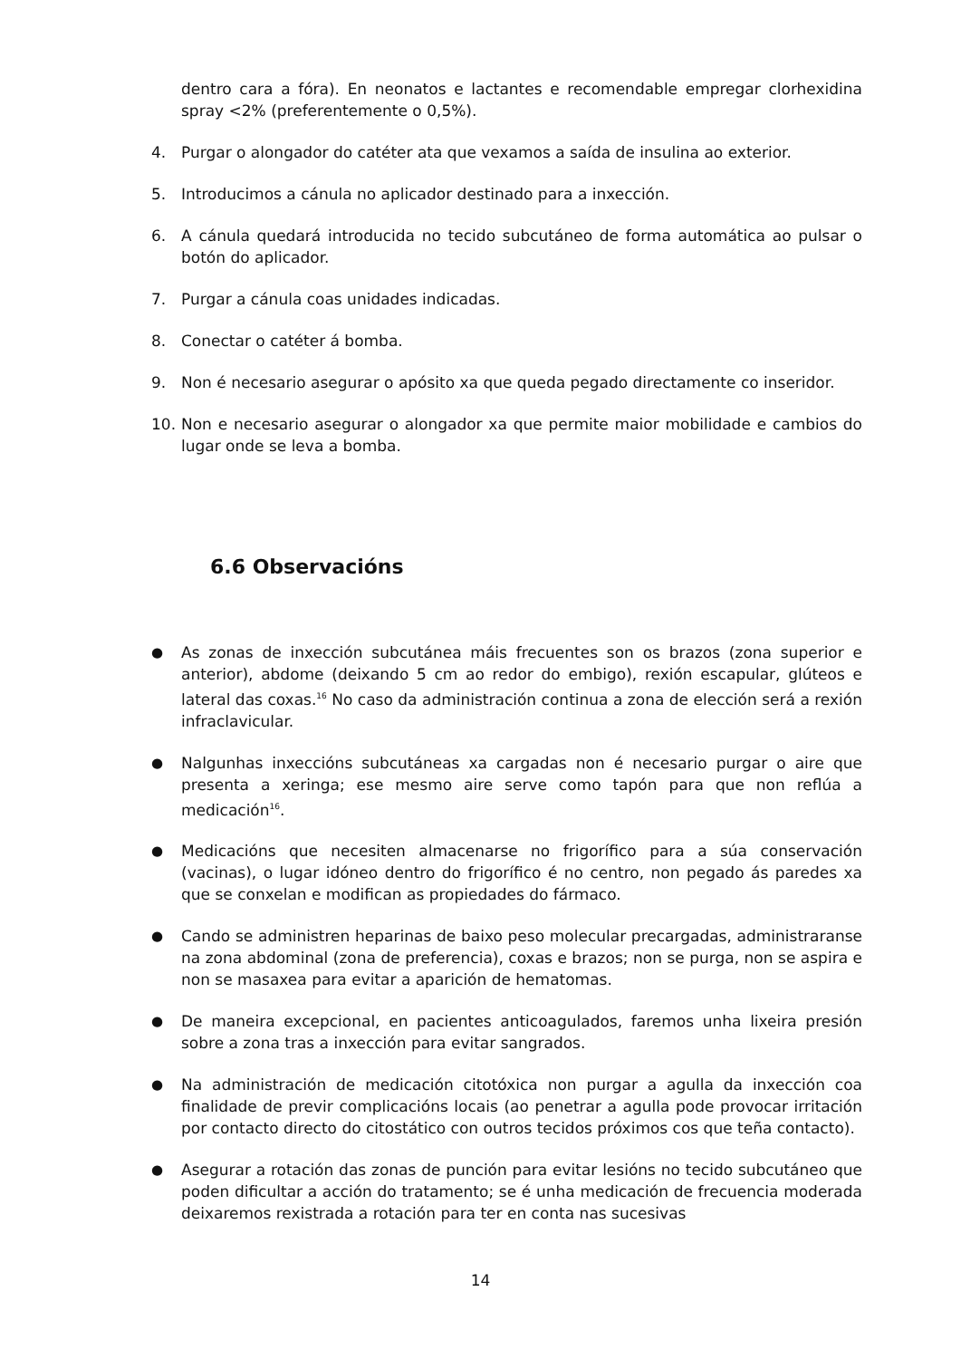dentro cara a fóra). En neonatos e lactantes e recomendable empregar clorhexidina spray <2% (preferentemente o 0,5%).
4. Purgar o alongador do catéter ata que vexamos a saída de insulina ao exterior.
5. Introducimos a cánula no aplicador destinado para a inxección.
6. A cánula quedará introducida no tecido subcutáneo de forma automática ao pulsar o botón do aplicador.
7. Purgar a cánula coas unidades indicadas.
8. Conectar o catéter á bomba.
9. Non é necesario asegurar o apósito xa que queda pegado directamente co inseridor.
10. Non e necesario asegurar o alongador xa que permite maior mobilidade e cambios do lugar onde se leva a bomba.
6.6 Observacións
● As zonas de inxección subcutánea máis frecuentes son os brazos (zona superior e anterior), abdome (deixando 5 cm ao redor do embigo), rexión escapular, glúteos e lateral das coxas.<sup>16</sup> No caso da administración continua a zona de elección será a rexión infraclavicular.
● Nalgunhas inxeccións subcutáneas xa cargadas non é necesario purgar o aire que presenta a xeringa; ese mesmo aire serve como tapón para que non reflúa a medicación<sup>16</sup>.
● Medicacións que necesiten almacenarse no frigorífico para a súa conservación (vacinas), o lugar idóneo dentro do frigorífico é no centro, non pegado ás paredes xa que se conxelan e modifican as propiedades do fármaco.
● Cando se administren heparinas de baixo peso molecular precargadas, administraranse na zona abdominal (zona de preferencia), coxas e brazos; non se purga, non se aspira e non se masaxea para evitar a aparición de hematomas.
● De maneira excepcional, en pacientes anticoagulados, faremos unha lixeira presión sobre a zona tras a inxección para evitar sangrados.
● Na administración de medicación citotóxica non purgar a agulla da inxección coa finalidade de previr complicacións locais (ao penetrar a agulla pode provocar irritación por contacto directo do citostático con outros tecidos próximos cos que teña contacto).
● Asegurar a rotación das zonas de punción para evitar lesións no tecido subcutáneo que poden dificultar a acción do tratamento; se é unha medicación de frecuencia moderada deixaremos rexistrada a rotación para ter en conta nas sucesivas
14